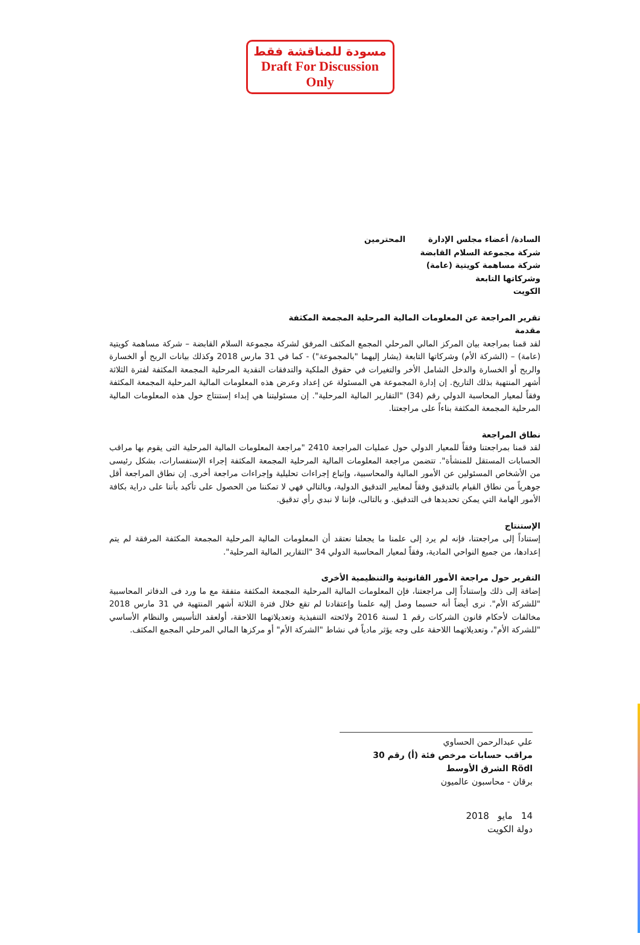مسودة للمناقشة فقط
Draft For Discussion Only
السادة/ أعضاء مجلس الإدارة المحترمين
شركة مجموعة السلام القابضة
شركة مساهمة كويتية (عامة)
وشركاتها التابعة
الكويت
تقرير المراجعة عن المعلومات المالية المرحلية المجمعة المكثفة
مقدمة
لقد قمنا بمراجعة بيان المركز المالي المرحلي المجمع المكثف المرفق لشركة مجموعة السلام القابضة – شركة مساهمة كويتية (عامة) – (الشركة الأم) وشركاتها التابعة (يشار إليهما "بالمجموعة") - كما في 31 مارس 2018 وكذلك بيانات الربح أو الخسارة والربح أو الخسارة والدخل الشامل الأخر والتغيرات في حقوق الملكية والتدفقات النقدية المرحلية المجمعة المكثفة لفترة الثلاثة أشهر المنتهية بذلك التاريخ. إن إدارة المجموعة هي المسئولة عن إعداد وعرض هذه المعلومات المالية المرحلية المجمعة المكثفة وفقاً لمعيار المحاسبة الدولي رقم (34) "التقارير المالية المرحلية". إن مسئوليتنا هي إبداء إستنتاج حول هذه المعلومات المالية المرحلية المجمعة المكثفة بناءاً على مراجعتنا.
نطاق المراجعة
لقد قمنا بمراجعتنا وفقاً للمعيار الدولي حول عمليات المراجعة 2410 "مراجعة المعلومات المالية المرحلية التى يقوم بها مراقب الحسابات المستقل للمنشأة". تتضمن مراجعة المعلومات المالية المرحلية المجمعة المكثفة إجراء الإستفسارات، بشكل رئيسى من الأشخاص المسئولين عن الأمور المالية والمحاسبية، وإتباع إجراءات تحليلية وإجراءات مراجعة أخرى. إن نطاق المراجعة أقل جوهرياً من نطاق القيام بالتدقيق وفقاً لمعايير التدقيق الدولية، وبالتالي فهي لا تمكننا من الحصول على تأكيد بأننا على دراية بكافة الأمور الهامة التي يمكن تحديدها فى التدقيق. و بالتالى، فإننا لا نبدي رأي تدقيق.
الإستنتاج
إستناداً إلى مراجعتنا، فإنه لم يرد إلى علمنا ما يجعلنا نعتقد أن المعلومات المالية المرحلية المجمعة المكثفة المرفقة لم يتم إعدادها، من جميع النواحي المادية، وفقاً لمعيار المحاسبة الدولي 34 "التقارير المالية المرحلية".
التقرير حول مراجعة الأمور القانونية والتنظيمية الأخرى
إضافة إلى ذلك وإستناداً إلى مراجعتنا، فإن المعلومات المالية المرحلية المجمعة المكثفة متفقة مع ما ورد فى الدفاتر المحاسبية "للشركة الأم". نرى أيضاً أنه حسبما وصل إليه علمنا وإعتقادنا لم تقع خلال فترة الثلاثة أشهر المنتهية في 31 مارس 2018 مخالفات لأحكام قانون الشركات رقم 1 لسنة 2016 ولائحته التنفيذية وتعديلاتهما اللاحقة، أولعقد التأسيس والنظام الأساسي "للشركة الأم"، وتعديلاتهما اللاحقة على وجه يؤثر مادياً في نشاط "الشركة الأم" أو مركزها المالي المرحلي المجمع المكثف.
علي عبدالرحمن الحساوي
مراقب حسابات مرخص فئة (أ) رقم 30
Rödl الشرق الأوسط
برقان - محاسبون عالميون
14 مايو 2018
دولة الكويت